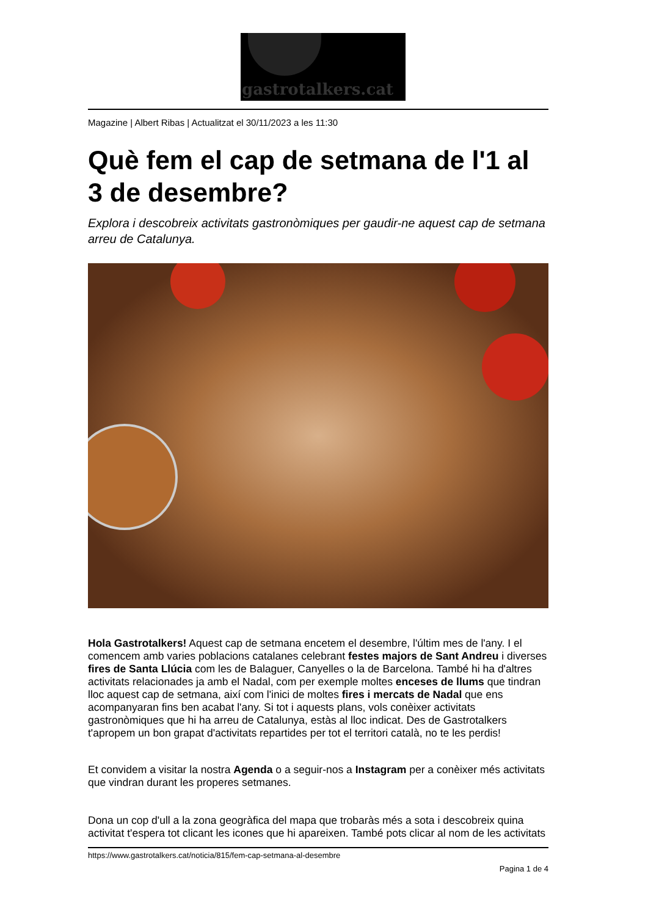gastrotalkers.cat
Magazine | Albert Ribas | Actualitzat el 30/11/2023 a les 11:30
Què fem el cap de setmana de l'1 al 3 de desembre?
Explora i descobreix activitats gastronòmiques per gaudir-ne aquest cap de setmana arreu de Catalunya.
Hola Gastrotalkers! Aquest cap de setmana encetem el desembre, l'últim mes de l'any. I el comencem amb varies poblacions catalanes celebrant festes majors de Sant Andreu i diverses fires de Santa Llúcia com les de Balaguer, Canyelles o la de Barcelona. També hi ha d'altres activitats relacionades ja amb el Nadal, com per exemple moltes enceses de llums que tindran lloc aquest cap de setmana, així com l'inici de moltes fires i mercats de Nadal que ens acompanyaran fins ben acabat l'any. Si tot i aquests plans, vols conèixer activitats gastronòmiques que hi ha arreu de Catalunya, estàs al lloc indicat. Des de Gastrotalkers t'apropem un bon grapat d'activitats repartides per tot el territori català, no te les perdis!
Et convidem a visitar la nostra Agenda o a seguir-nos a Instagram per a conèixer més activitats que vindran durant les properes setmanes.
Dona un cop d'ull a la zona geogràfica del mapa que trobaràs més a sota i descobreix quina activitat t'espera tot clicant les icones que hi apareixen. També pots clicar al nom de les activitats
https://www.gastrotalkers.cat/noticia/815/fem-cap-setmana-al-desembre
Pagina 1 de 4